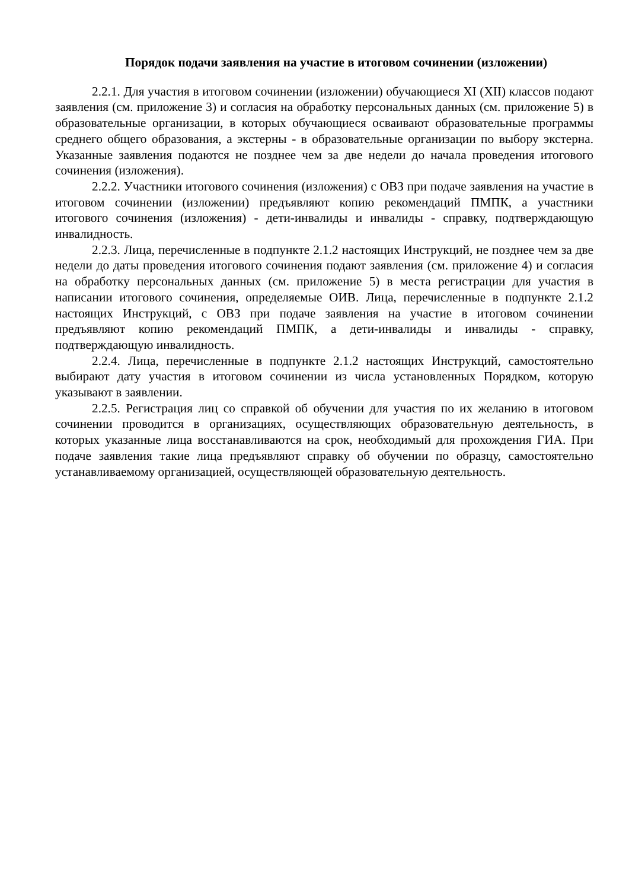Порядок подачи заявления на участие в итоговом сочинении (изложении)
2.2.1. Для участия в итоговом сочинении (изложении) обучающиеся XI (XII) классов подают заявления (см. приложение 3) и согласия на обработку персональных данных (см. приложение 5) в образовательные организации, в которых обучающиеся осваивают образовательные программы среднего общего образования, а экстерны - в образовательные организации по выбору экстерна. Указанные заявления подаются не позднее чем за две недели до начала проведения итогового сочинения (изложения).
2.2.2. Участники итогового сочинения (изложения) с ОВЗ при подаче заявления на участие в итоговом сочинении (изложении) предъявляют копию рекомендаций ПМПК, а участники итогового сочинения (изложения) - дети-инвалиды и инвалиды - справку, подтверждающую инвалидность.
2.2.3. Лица, перечисленные в подпункте 2.1.2 настоящих Инструкций, не позднее чем за две недели до даты проведения итогового сочинения подают заявления (см. приложение 4) и согласия на обработку персональных данных (см. приложение 5) в места регистрации для участия в написании итогового сочинения, определяемые ОИВ. Лица, перечисленные в подпункте 2.1.2 настоящих Инструкций, с ОВЗ при подаче заявления на участие в итоговом сочинении предъявляют копию рекомендаций ПМПК, а дети-инвалиды и инвалиды - справку, подтверждающую инвалидность.
2.2.4. Лица, перечисленные в подпункте 2.1.2 настоящих Инструкций, самостоятельно выбирают дату участия в итоговом сочинении из числа установленных Порядком, которую указывают в заявлении.
2.2.5. Регистрация лиц со справкой об обучении для участия по их желанию в итоговом сочинении проводится в организациях, осуществляющих образовательную деятельность, в которых указанные лица восстанавливаются на срок, необходимый для прохождения ГИА. При подаче заявления такие лица предъявляют справку об обучении по образцу, самостоятельно устанавливаемому организацией, осуществляющей образовательную деятельность.